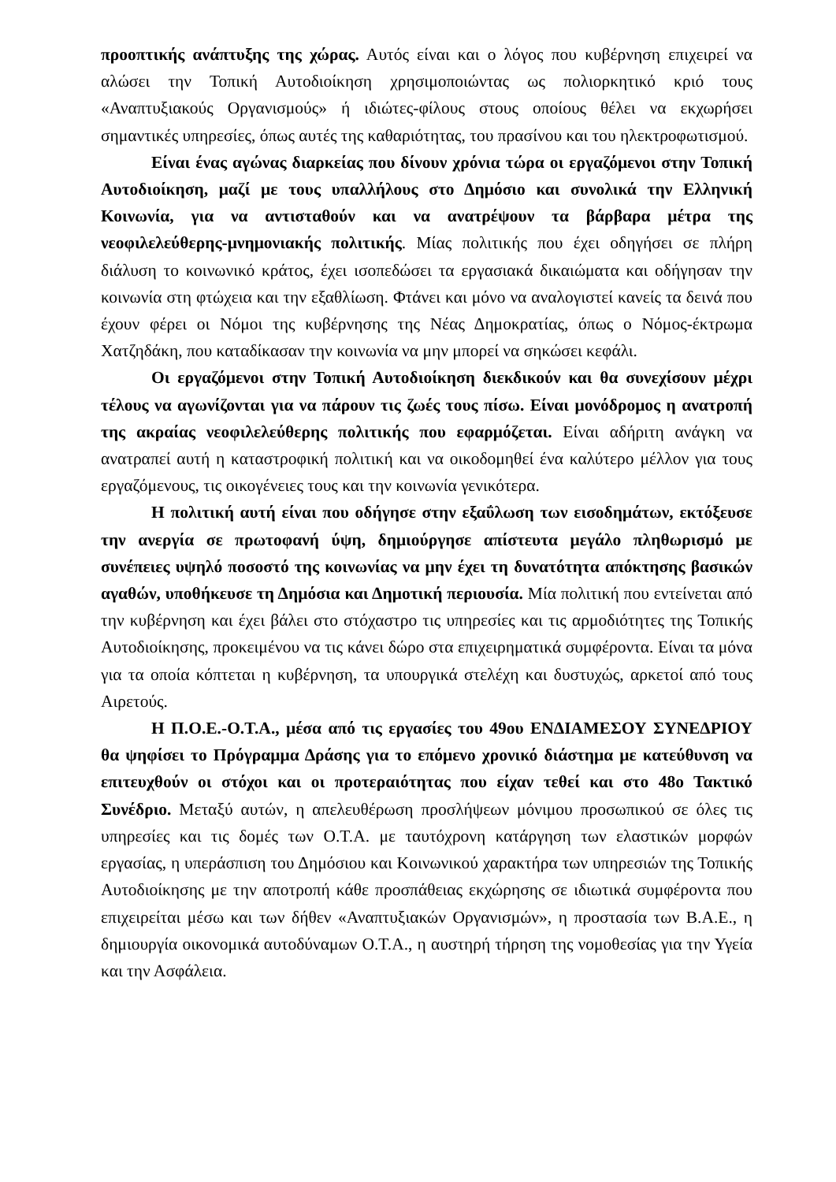προοπτικής ανάπτυξης της χώρας. Αυτός είναι και ο λόγος που κυβέρνηση επιχειρεί να αλώσει την Τοπική Αυτοδιοίκηση χρησιμοποιώντας ως πολιορκητικό κριό τους «Αναπτυξιακούς Οργανισμούς» ή ιδιώτες-φίλους στους οποίους θέλει να εκχωρήσει σημαντικές υπηρεσίες, όπως αυτές της καθαριότητας, του πρασίνου και του ηλεκτροφωτισμού.
Είναι ένας αγώνας διαρκείας που δίνουν χρόνια τώρα οι εργαζόμενοι στην Τοπική Αυτοδιοίκηση, μαζί με τους υπαλλήλους στο Δημόσιο και συνολικά την Ελληνική Κοινωνία, για να αντισταθούν και να ανατρέψουν τα βάρβαρα μέτρα της νεοφιλελεύθερης-μνημονιακής πολιτικής. Μίας πολιτικής που έχει οδηγήσει σε πλήρη διάλυση το κοινωνικό κράτος, έχει ισοπεδώσει τα εργασιακά δικαιώματα και οδήγησαν την κοινωνία στη φτώχεια και την εξαθλίωση. Φτάνει και μόνο να αναλογιστεί κανείς τα δεινά που έχουν φέρει οι Νόμοι της κυβέρνησης της Νέας Δημοκρατίας, όπως ο Νόμος-έκτρωμα Χατζηδάκη, που καταδίκασαν την κοινωνία να μην μπορεί να σηκώσει κεφάλι.
Οι εργαζόμενοι στην Τοπική Αυτοδιοίκηση διεκδικούν και θα συνεχίσουν μέχρι τέλους να αγωνίζονται για να πάρουν τις ζωές τους πίσω. Είναι μονόδρομος η ανατροπή της ακραίας νεοφιλελεύθερης πολιτικής που εφαρμόζεται. Είναι αδήριτη ανάγκη να ανατραπεί αυτή η καταστροφική πολιτική και να οικοδομηθεί ένα καλύτερο μέλλον για τους εργαζόμενους, τις οικογένειες τους και την κοινωνία γενικότερα.
Η πολιτική αυτή είναι που οδήγησε στην εξαΰλωση των εισοδημάτων, εκτόξευσε την ανεργία σε πρωτοφανή ύψη, δημιούργησε απίστευτα μεγάλο πληθωρισμό με συνέπειες υψηλό ποσοστό της κοινωνίας να μην έχει τη δυνατότητα απόκτησης βασικών αγαθών, υποθήκευσε τη Δημόσια και Δημοτική περιουσία. Μία πολιτική που εντείνεται από την κυβέρνηση και έχει βάλει στο στόχαστρο τις υπηρεσίες και τις αρμοδιότητες της Τοπικής Αυτοδιοίκησης, προκειμένου να τις κάνει δώρο στα επιχειρηματικά συμφέροντα. Είναι τα μόνα για τα οποία κόπτεται η κυβέρνηση, τα υπουργικά στελέχη και δυστυχώς, αρκετοί από τους Αιρετούς.
Η Π.Ο.Ε.-Ο.Τ.Α., μέσα από τις εργασίες του 49ου ΕΝΔΙΑΜΕΣΟΥ ΣΥΝΕΔΡΙΟΥ θα ψηφίσει το Πρόγραμμα Δράσης για το επόμενο χρονικό διάστημα με κατεύθυνση να επιτευχθούν οι στόχοι και οι προτεραιότητας που είχαν τεθεί και στο 48ο Τακτικό Συνέδριο. Μεταξύ αυτών, η απελευθέρωση προσλήψεων μόνιμου προσωπικού σε όλες τις υπηρεσίες και τις δομές των Ο.Τ.Α. με ταυτόχρονη κατάργηση των ελαστικών μορφών εργασίας, η υπεράσπιση του Δημόσιου και Κοινωνικού χαρακτήρα των υπηρεσιών της Τοπικής Αυτοδιοίκησης με την αποτροπή κάθε προσπάθειας εκχώρησης σε ιδιωτικά συμφέροντα που επιχειρείται μέσω και των δήθεν «Αναπτυξιακών Οργανισμών», η προστασία των Β.Α.Ε., η δημιουργία οικονομικά αυτοδύναμων Ο.Τ.Α., η αυστηρή τήρηση της νομοθεσίας για την Υγεία και την Ασφάλεια.